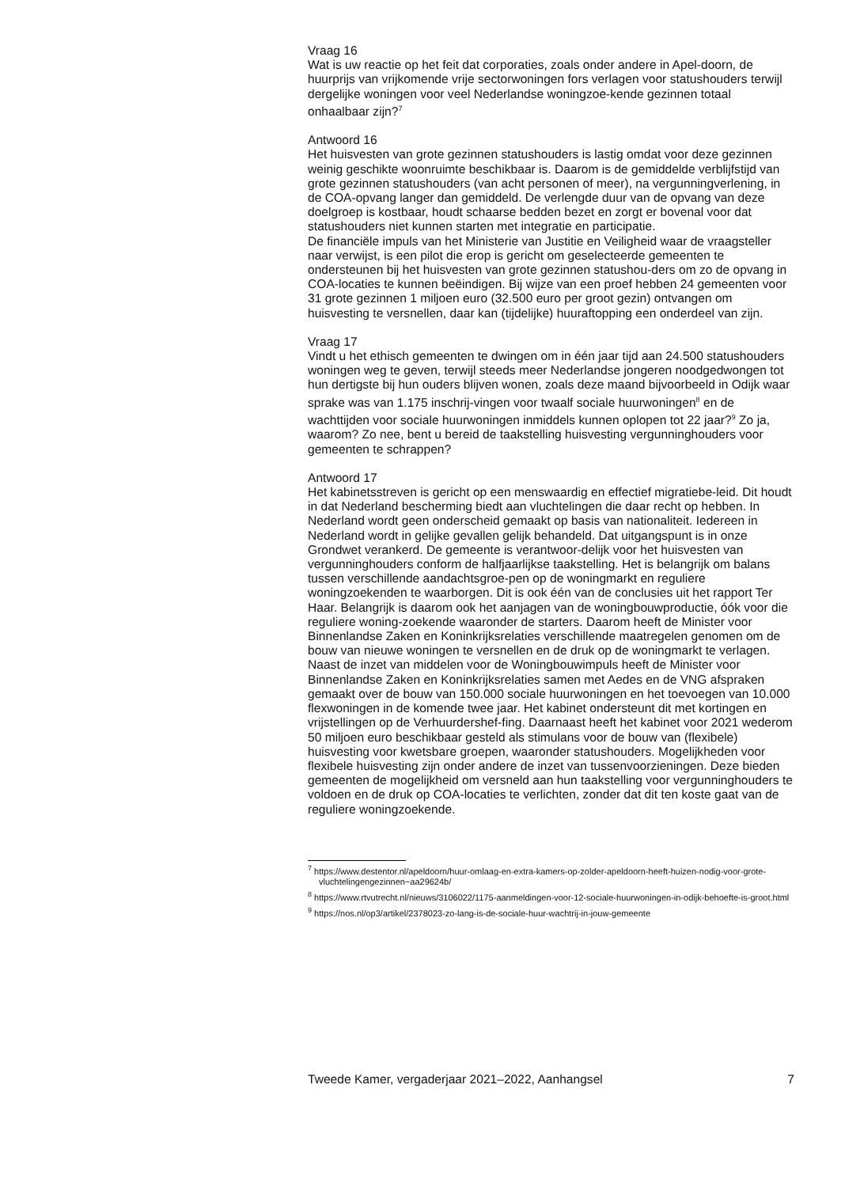Vraag 16
Wat is uw reactie op het feit dat corporaties, zoals onder andere in Apel-doorn, de huurprijs van vrijkomende vrije sectorwoningen fors verlagen voor statushouders terwijl dergelijke woningen voor veel Nederlandse woningzoe-kende gezinnen totaal onhaalbaar zijn?<sup>7</sup>
Antwoord 16
Het huisvesten van grote gezinnen statushouders is lastig omdat voor deze gezinnen weinig geschikte woonruimte beschikbaar is. Daarom is de gemiddelde verblijfstijd van grote gezinnen statushouders (van acht personen of meer), na vergunningverlening, in de COA-opvang langer dan gemiddeld. De verlengde duur van de opvang van deze doelgroep is kostbaar, houdt schaarse bedden bezet en zorgt er bovenal voor dat statushouders niet kunnen starten met integratie en participatie.
De financiële impuls van het Ministerie van Justitie en Veiligheid waar de vraagsteller naar verwijst, is een pilot die erop is gericht om geselecteerde gemeenten te ondersteunen bij het huisvesten van grote gezinnen statushou-ders om zo de opvang in COA-locaties te kunnen beëindigen. Bij wijze van een proef hebben 24 gemeenten voor 31 grote gezinnen 1 miljoen euro (32.500 euro per groot gezin) ontvangen om huisvesting te versnellen, daar kan (tijdelijke) huuraftopping een onderdeel van zijn.
Vraag 17
Vindt u het ethisch gemeenten te dwingen om in één jaar tijd aan 24.500 statushouders woningen weg te geven, terwijl steeds meer Nederlandse jongeren noodgedwongen tot hun dertigste bij hun ouders blijven wonen, zoals deze maand bijvoorbeeld in Odijk waar sprake was van 1.175 inschrij-vingen voor twaalf sociale huurwoningen<sup>8</sup> en de wachttijden voor sociale huurwoningen inmiddels kunnen oplopen tot 22 jaar?<sup>9</sup> Zo ja, waarom? Zo nee, bent u bereid de taakstelling huisvesting vergunninghouders voor gemeenten te schrappen?
Antwoord 17
Het kabinetsstreven is gericht op een menswaardig en effectief migratiebe-leid. Dit houdt in dat Nederland bescherming biedt aan vluchtelingen die daar recht op hebben. In Nederland wordt geen onderscheid gemaakt op basis van nationaliteit. Iedereen in Nederland wordt in gelijke gevallen gelijk behandeld. Dat uitgangspunt is in onze Grondwet verankerd. De gemeente is verantwoor-delijk voor het huisvesten van vergunninghouders conform de halfjaarlijkse taakstelling. Het is belangrijk om balans tussen verschillende aandachtsgroe-pen op de woningmarkt en reguliere woningzoekenden te waarborgen. Dit is ook één van de conclusies uit het rapport Ter Haar. Belangrijk is daarom ook het aanjagen van de woningbouwproductie, óók voor die reguliere woning-zoekende waaronder de starters. Daarom heeft de Minister voor Binnenlandse Zaken en Koninkrijksrelaties verschillende maatregelen genomen om de bouw van nieuwe woningen te versnellen en de druk op de woningmarkt te verlagen. Naast de inzet van middelen voor de Woningbouwimpuls heeft de Minister voor Binnenlandse Zaken en Koninkrijksrelaties samen met Aedes en de VNG afspraken gemaakt over de bouw van 150.000 sociale huurwoningen en het toevoegen van 10.000 flexwoningen in de komende twee jaar. Het kabinet ondersteunt dit met kortingen en vrijstellingen op de Verhuurdershef-fing. Daarnaast heeft het kabinet voor 2021 wederom 50 miljoen euro beschikbaar gesteld als stimulans voor de bouw van (flexibele) huisvesting voor kwetsbare groepen, waaronder statushouders. Mogelijkheden voor flexibele huisvesting zijn onder andere de inzet van tussenvoorzieningen. Deze bieden gemeenten de mogelijkheid om versneld aan hun taakstelling voor vergunninghouders te voldoen en de druk op COA-locaties te verlichten, zonder dat dit ten koste gaat van de reguliere woningzoekende.
<sup>7</sup> https://www.destentor.nl/apeldoorn/huur-omlaag-en-extra-kamers-op-zolder-apeldoorn-heeft-huizen-nodig-voor-grote-vluchtelingengezinnen~aa29624b/
<sup>8</sup> https://www.rtvutrecht.nl/nieuws/3106022/1175-aanmeldingen-voor-12-sociale-huurwoningen-in-odijk-behoefte-is-groot.html
<sup>9</sup> https://nos.nl/op3/artikel/2378023-zo-lang-is-de-sociale-huur-wachtrij-in-jouw-gemeente
Tweede Kamer, vergaderjaar 2021–2022, Aanhangsel 7